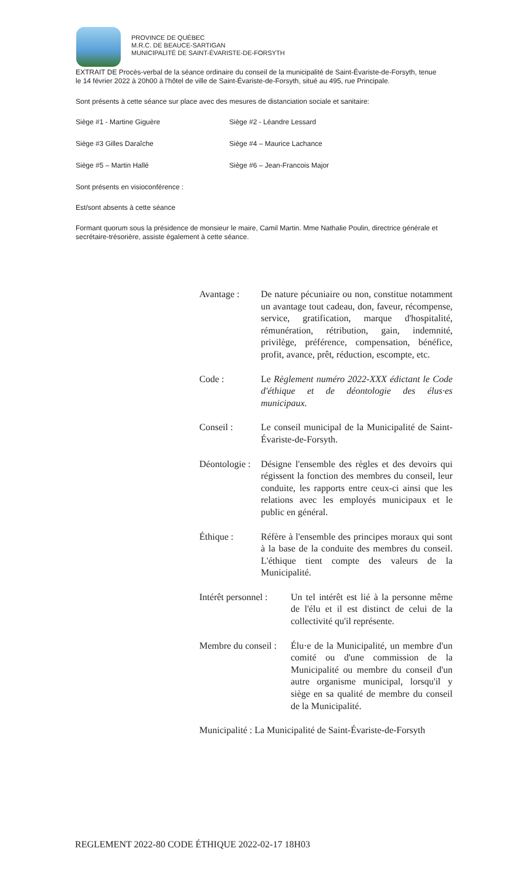PROVINCE DE QUÉBEC
M.R.C. DE BEAUCE-SARTIGAN
MUNICIPALITÉ DE SAINT-ÉVARISTE-DE-FORSYTH
EXTRAIT DE Procès-verbal de la séance ordinaire du conseil de la municipalité de Saint-Évariste-de-Forsyth, tenue le 14 février 2022 à 20h00 à l'hôtel de ville de Saint-Évariste-de-Forsyth, situé au 495, rue Principale.
Sont présents à cette séance sur place avec des mesures de distanciation sociale et sanitaire:
Siège #1 - Martine Giguère Siège #2 - Léandre Lessard
Siège #3 Gilles Daraîche Siège #4 – Maurice Lachance
Siège #5 – Martin Hallé Siège #6 – Jean-Francois Major
Sont présents en visioconférence :
Est/sont absents à cette séance
Formant quorum sous la présidence de monsieur le maire, Camil Martin. Mme Nathalie Poulin, directrice générale et secrétaire-trésorière, assiste également à cette séance.
Avantage : De nature pécuniaire ou non, constitue notamment un avantage tout cadeau, don, faveur, récompense, service, gratification, marque d'hospitalité, rémunération, rétribution, gain, indemnité, privilège, préférence, compensation, bénéfice, profit, avance, prêt, réduction, escompte, etc.
Code : Le Règlement numéro 2022-XXX édictant le Code d'éthique et de déontologie des élus·es municipaux.
Conseil : Le conseil municipal de la Municipalité de Saint-Évariste-de-Forsyth.
Déontologie : Désigne l'ensemble des règles et des devoirs qui régissent la fonction des membres du conseil, leur conduite, les rapports entre ceux-ci ainsi que les relations avec les employés municipaux et le public en général.
Éthique : Réfère à l'ensemble des principes moraux qui sont à la base de la conduite des membres du conseil. L'éthique tient compte des valeurs de la Municipalité.
Intérêt personnel : Un tel intérêt est lié à la personne même de l'élu et il est distinct de celui de la collectivité qu'il représente.
Membre du conseil : Élu·e de la Municipalité, un membre d'un comité ou d'une commission de la Municipalité ou membre du conseil d'un autre organisme municipal, lorsqu'il y siège en sa qualité de membre du conseil de la Municipalité.
Municipalité : La Municipalité de Saint-Évariste-de-Forsyth
REGLEMENT 2022-80 CODE ÉTHIQUE 2022-02-17 18H03